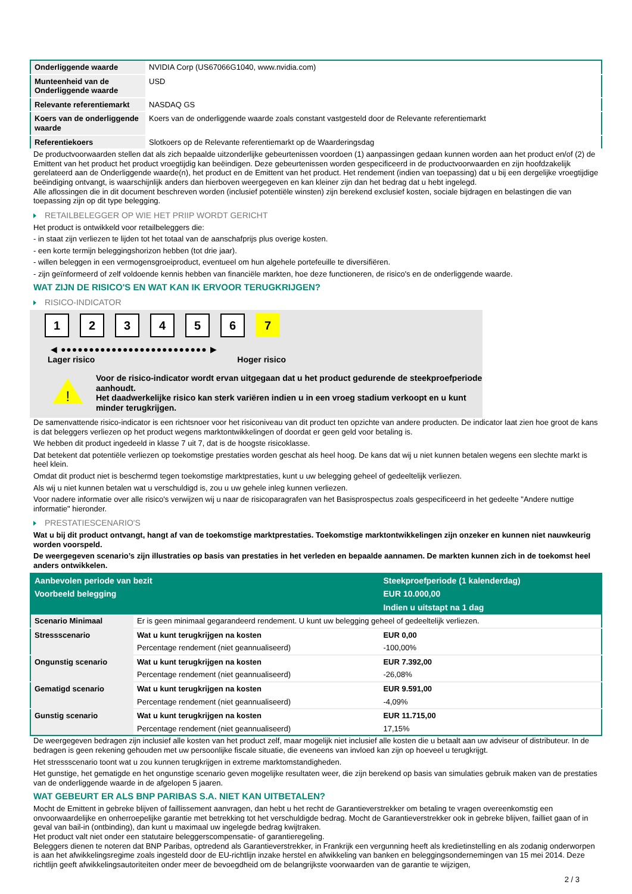| Onderliggende waarde | NVIDIA Corp (US67066G1040, www.nvidia.com) |
| Munteenheid van de Onderliggende waarde | USD |
| Relevante referentiemarkt | NASDAQ GS |
| Koers van de onderliggende waarde | Koers van de onderliggende waarde zoals constant vastgesteld door de Relevante referentiemarkt |
| Referentiekoers | Slotkoers op de Relevante referentiemarkt op de Waarderingsdag |
De productvoorwaarden stellen dat als zich bepaalde uitzonderlijke gebeurtenissen voordoen (1) aanpassingen gedaan kunnen worden aan het product en/of (2) de Emittent van het product het product vroegtijdig kan beëindigen. Deze gebeurtenissen worden gespecificeerd in de productvoorwaarden en zijn hoofdzakelijk gerelateerd aan de Onderliggende waarde(n), het product en de Emittent van het product. Het rendement (indien van toepassing) dat u bij een dergelijke vroegtijdige beëindiging ontvangt, is waarschijnlijk anders dan hierboven weergegeven en kan kleiner zijn dan het bedrag dat u hebt ingelegd.
Alle aflossingen die in dit document beschreven worden (inclusief potentiële winsten) zijn berekend exclusief kosten, sociale bijdragen en belastingen die van toepassing zijn op dit type belegging.
RETAILBELEGGER OP WIE HET PRIIP WORDT GERICHT
Het product is ontwikkeld voor retailbeleggers die:
- in staat zijn verliezen te lijden tot het totaal van de aanschafprijs plus overige kosten.
- een korte termijn beleggingshorizon hebben (tot drie jaar).
- willen beleggen in een vermogensgroeiproduct, eventueel om hun algehele portefeuille te diversifiëren.
- zijn geïnformeerd of zelf voldoende kennis hebben van financiële markten, hoe deze functioneren, de risico's en de onderliggende waarde.
WAT ZIJN DE RISICO'S EN WAT KAN IK ERVOOR TERUGKRIJGEN?
RISICO-INDICATOR
123456 7
◀ ●●●●●●●●●●●●●●●●●●●●●●●●●● ▶
Lager risico Hoger risico
!
Voor de risico-indicator wordt ervan uitgegaan dat u het product gedurende de steekproefperiode aanhoudt.
Het daadwerkelijke risico kan sterk variëren indien u in een vroeg stadium verkoopt en u kunt minder terugkrijgen.
De samenvattende risico-indicator is een richtsnoer voor het risiconiveau van dit product ten opzichte van andere producten. De indicator laat zien hoe groot de kans is dat beleggers verliezen op het product wegens marktontwikkelingen of doordat er geen geld voor betaling is.
We hebben dit product ingedeeld in klasse 7 uit 7, dat is de hoogste risicoklasse.
Dat betekent dat potentiële verliezen op toekomstige prestaties worden geschat als heel hoog. De kans dat wij u niet kunnen betalen wegens een slechte markt is heel klein.
Omdat dit product niet is beschermd tegen toekomstige marktprestaties, kunt u uw belegging geheel of gedeeltelijk verliezen.
Als wij u niet kunnen betalen wat u verschuldigd is, zou u uw gehele inleg kunnen verliezen.
Voor nadere informatie over alle risico's verwijzen wij u naar de risicoparagrafen van het Basisprospectus zoals gespecificeerd in het gedeelte "Andere nuttige informatie" hieronder.
PRESTATIESCENARIO'S
Wat u bij dit product ontvangt, hangt af van de toekomstige marktprestaties. Toekomstige marktontwikkelingen zijn onzeker en kunnen niet nauwkeurig worden voorspeld.
De weergegeven scenario’s zijn illustraties op basis van prestaties in het verleden en bepaalde aannamen. De markten kunnen zich in de toekomst heel anders ontwikkelen.
| Aanbevolen periode van bezit | | Steekproefperiode (1 kalenderdag) |
| Voorbeeld belegging | | EUR 10.000,00 |
| | | Indien u uitstapt na 1 dag |
| Scenario Minimaal | Er is geen minimaal gegarandeerd rendement. U kunt uw belegging geheel of gedeeltelijk verliezen. | |
| Stressscenario | Wat u kunt terugkrijgen na kosten | EUR 0,00 |
| | Percentage rendement (niet geannualiseerd) | -100,00% |
| Ongunstig scenario | Wat u kunt terugkrijgen na kosten | EUR 7.392,00 |
| | Percentage rendement (niet geannualiseerd) | -26,08% |
| Gematigd scenario | Wat u kunt terugkrijgen na kosten | EUR 9.591,00 |
| | Percentage rendement (niet geannualiseerd) | -4,09% |
| Gunstig scenario | Wat u kunt terugkrijgen na kosten | EUR 11.715,00 |
| | Percentage rendement (niet geannualiseerd) | 17,15% |
De weergegeven bedragen zijn inclusief alle kosten van het product zelf, maar mogelijk niet inclusief alle kosten die u betaalt aan uw adviseur of distributeur. In de bedragen is geen rekening gehouden met uw persoonlijke fiscale situatie, die eveneens van invloed kan zijn op hoeveel u terugkrijgt.
Het stressscenario toont wat u zou kunnen terugkrijgen in extreme marktomstandigheden.
Het gunstige, het gematigde en het ongunstige scenario geven mogelijke resultaten weer, die zijn berekend op basis van simulaties gebruik maken van de prestaties van de onderliggende waarde in de afgelopen 5 jaaren.
WAT GEBEURT ER ALS BNP PARIBAS S.A. NIET KAN UITBETALEN?
Mocht de Emittent in gebreke blijven of faillissement aanvragen, dan hebt u het recht de Garantieverstrekker om betaling te vragen overeenkomstig een onvoorwaardelijke en onherroepelijke garantie met betrekking tot het verschuldigde bedrag. Mocht de Garantieverstrekker ook in gebreke blijven, failliet gaan of in geval van bail-in (ontbinding), dan kunt u maximaal uw ingelegde bedrag kwijtraken.
Het product valt niet onder een statutaire beleggerscompensatie- of garantieregeling.
Beleggers dienen te noteren dat BNP Paribas, optredend als Garantieverstrekker, in Frankrijk een vergunning heeft als kredietinstelling en als zodanig onderworpen is aan het afwikkelingsregime zoals ingesteld door de EU-richtlijn inzake herstel en afwikkeling van banken en beleggingsondernemingen van 15 mei 2014. Deze richtlijn geeft afwikkelingsautoriteiten onder meer de bevoegdheid om de belangrijkste voorwaarden van de garantie te wijzigen,
2 / 3